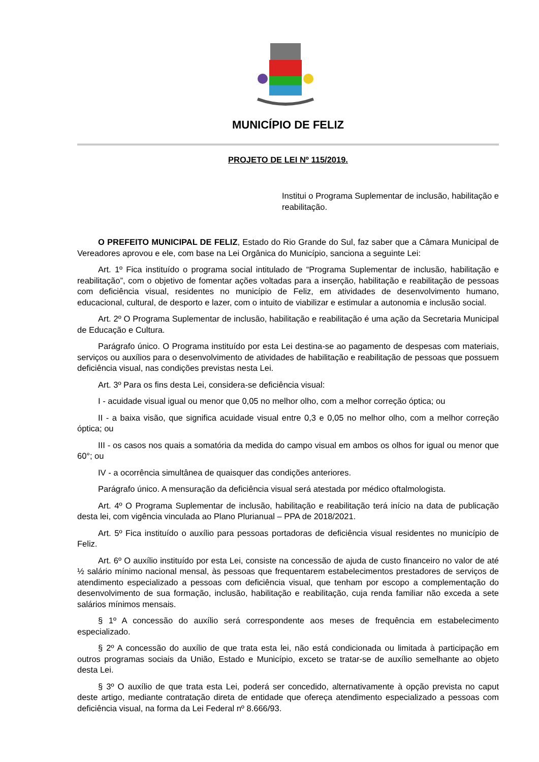MUNICÍPIO DE FELIZ
PROJETO DE LEI Nº 115/2019.
Institui o Programa Suplementar de inclusão, habilitação e reabilitação.
O PREFEITO MUNICIPAL DE FELIZ, Estado do Rio Grande do Sul, faz saber que a Câmara Municipal de Vereadores aprovou e ele, com base na Lei Orgânica do Município, sanciona a seguinte Lei:
Art. 1º Fica instituído o programa social intitulado de “Programa Suplementar de inclusão, habilitação e reabilitação”, com o objetivo de fomentar ações voltadas para a inserção, habilitação e reabilitação de pessoas com deficiência visual, residentes no município de Feliz, em atividades de desenvolvimento humano, educacional, cultural, de desporto e lazer, com o intuito de viabilizar e estimular a autonomia e inclusão social.
Art. 2º O Programa Suplementar de inclusão, habilitação e reabilitação é uma ação da Secretaria Municipal de Educação e Cultura.
Parágrafo único. O Programa instituído por esta Lei destina-se ao pagamento de despesas com materiais, serviços ou auxílios para o desenvolvimento de atividades de habilitação e reabilitação de pessoas que possuem deficiência visual, nas condições previstas nesta Lei.
Art. 3º Para os fins desta Lei, considera-se deficiência visual:
I - acuidade visual igual ou menor que 0,05 no melhor olho, com a melhor correção óptica; ou
II - a baixa visão, que significa acuidade visual entre 0,3 e 0,05 no melhor olho, com a melhor correção óptica; ou
III - os casos nos quais a somatória da medida do campo visual em ambos os olhos for igual ou menor que 60°; ou
IV - a ocorrência simultânea de quaisquer das condições anteriores.
Parágrafo único. A mensuração da deficiência visual será atestada por médico oftalmologista.
Art. 4º O Programa Suplementar de inclusão, habilitação e reabilitação terá início na data de publicação desta lei, com vigência vinculada ao Plano Plurianual – PPA de 2018/2021.
Art. 5º Fica instituído o auxílio para pessoas portadoras de deficiência visual residentes no município de Feliz.
Art. 6º O auxílio instituído por esta Lei, consiste na concessão de ajuda de custo financeiro no valor de até ½ salário mínimo nacional mensal, às pessoas que frequentarem estabelecimentos prestadores de serviços de atendimento especializado a pessoas com deficiência visual, que tenham por escopo a complementação do desenvolvimento de sua formação, inclusão, habilitação e reabilitação, cuja renda familiar não exceda a sete salários mínimos mensais.
§ 1º A concessão do auxílio será correspondente aos meses de frequência em estabelecimento especializado.
§ 2º A concessão do auxílio de que trata esta lei, não está condicionada ou limitada à participação em outros programas sociais da União, Estado e Município, exceto se tratar-se de auxílio semelhante ao objeto desta Lei.
§ 3º O auxílio de que trata esta Lei, poderá ser concedido, alternativamente à opção prevista no caput deste artigo, mediante contratação direta de entidade que ofereça atendimento especializado a pessoas com deficiência visual, na forma da Lei Federal nº 8.666/93.